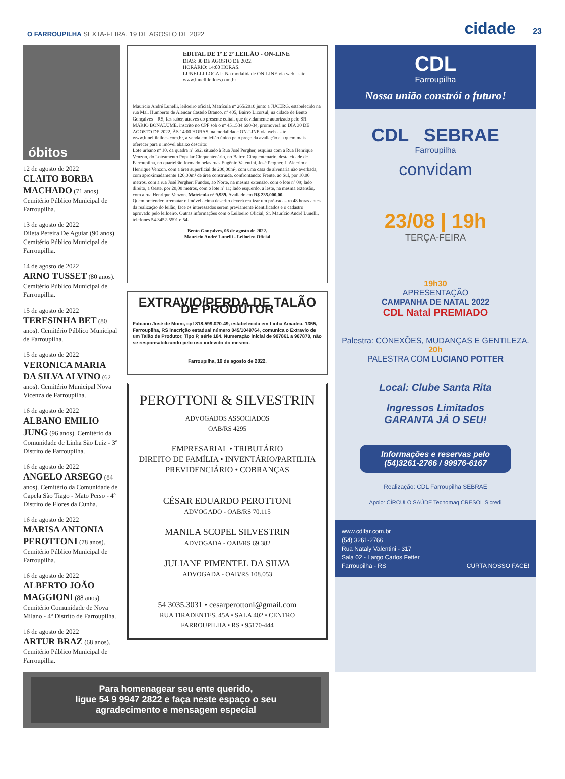O FARROUPILHA SEXTA-FEIRA, 19 DE AGOSTO DE 2022
cidade 23
óbitos
12 de agosto de 2022
CLAITO BORBA MACHADO (71 anos). Cemitério Público Municipal de Farroupilha.
13 de agosto de 2022
Dileta Pereira De Aguiar (90 anos). Cemitério Público Municipal de Farroupilha.
14 de agosto de 2022
ARNO TUSSET (80 anos). Cemitério Público Municipal de Farroupilha.
15 de agosto de 2022
TERESINHA BET (80 anos). Cemitério Público Municipal de Farroupilha.
15 de agosto de 2022
VERONICA MARIA DA SILVA ALVINO (62 anos). Cemitério Municipal Nova Vicenza de Farroupilha.
16 de agosto de 2022
ALBANO EMILIO JUNG (96 anos). Cemitério da Comunidade de Linha São Luiz - 3º Distrito de Farroupilha.
16 de agosto de 2022
ANGELO ARSEGO (84 anos). Cemitério da Comunidade de Capela São Tiago - Mato Perso - 4º Distrito de Flores da Cunha.
16 de agosto de 2022
MARISA ANTONIA PEROTTONI (78 anos). Cemitério Público Municipal de Farroupilha.
16 de agosto de 2022
ALBERTO JOÃO MAGGIONI (88 anos). Cemitério Comunidade de Nova Milano - 4º Distrito de Farroupilha.
16 de agosto de 2022
ARTUR BRAZ (68 anos). Cemitério Público Municipal de Farroupilha.
EDITAL DE 1º E 2º LEILÃO - ON-LINE
DIAS: 30 DE AGOSTO DE 2022.
HORÁRIO: 14:00 HORAS.
LUNELLI LOCAL: Na modalidade ON-LINE via web - site www.lunellileiloes.com.br
Maurício André Lunelli, leiloeiro oficial, Matrícula nº 265/2010 junto a JUCERG, estabelecido na rua Mal. Humberto de Alencar Castelo Branco, nº 405, Bairro Licorsul, na cidade de Bento Gonçalves – RS, faz saber, através do presente edital, que devidamente autorizado pelo SR. MÁRIO BONALUME, inscrito no CPF sob o nº 451.534.690-34, promoverá no DIA 30 DE AGOSTO DE 2022, ÀS 14:00 HORAS, na modalidade ON-LINE via web - site www.lunellileiloes.com.br, a venda em leilão único pelo preço da avaliação e a quem mais oferecer para o imóvel abaixo descrito:
Lote urbano nº 10, da quadra nº 692, situado à Rua José Pergher, esquina com a Rua Henrique Venzon, do Loteamento Popular Cinquentenário, no Bairro Cinquentenário, desta cidade de Farroupilha, no quarteirão formado pelas ruas Eugênio Valentini, José Pergher, J. Alecrim e Henrique Venzon, com a área superficial de 200,00m², com uma casa de alvenaria não averbada, com aproximadamente 120,00m² de área construída, confrontando: Frente, ao Sul, por 10,00 metros, com a rua José Pergher; Fundos, ao Norte, na mesma extensão, com o lote nº 09; lado direito, a Oeste, por 20,00 metros, com o lote nº 11; lado esquerdo, a leste, na mesma extensão, com a rua Henrique Venzon. Matrícula nº 9.989. Avaliado em R$ 235.000,00.
Quem pretender arrematar o imóvel acima descrito deverá realizar um pré-cadastro 48 horas antes da realização do leilão, face os interessados serem previamente identificados e o cadastro aprovado pelo leiloeiro. Outras informações com o Leiloeiro Oficial, Sr. Maurício André Lunelli, telefones 54-3452-5591 e 54-
Bento Gonçalves, 08 de agosto de 2022.
Maurício André Lunelli - Leiloeiro Oficial
EXTRAVIO/PERDA DE TALÃO DE PRODUTOR
Fabiano José de Momi, cpf 818.599.020-49, estabelecida em Linha Amadeu, 1355, Farroupilha, RS inscrição estadual número 045/1049764, comunica o Extravio de um Talão de Produtor, Tipo P, série 184. Numeração inicial de 907861 a 907870, não se responsabilizando pelo uso indevido do mesmo.
Farroupilha, 19 de agosto de 2022.
PEROTTONI & SILVESTRIN
ADVOGADOS ASSOCIADOS
OAB/RS 4295
EMPRESARIAL • TRIBUTÁRIO
DIREITO DE FAMÍLIA • INVENTÁRIO/PARTILHA
PREVIDENCIÁRIO • COBRANÇAS
CÉSAR EDUARDO PEROTTONI
ADVOGADO - OAB/RS 70.115
MANILA SCOPEL SILVESTRIN
ADVOGADA - OAB/RS 69.382
JULIANE PIMENTEL DA SILVA
ADVOGADA - OAB/RS 108.053
54 3035.3031 • cesarperottoni@gmail.com
RUA TIRADENTES, 45A • SALA 402 • CENTRO
FARROUPILHA • RS • 95170-444
CDL
Farroupilha
Nossa união constrói o futuro!
CDL SEBRAE
Farroupilha
convidam
23/08 | 19h
TERÇA-FEIRA
19h30
APRESENTAÇÃO
CAMPANHA DE NATAL 2022
CDL Natal PREMIADO
Palestra: CONEXÕES, MUDANÇAS E GENTILEZA.
20h
PALESTRA COM LUCIANO POTTER
Local: Clube Santa Rita
Ingressos Limitados
GARANTA JÁ O SEU!
Informações e reservas pelo
(54)3261-2766 / 99976-6167
Realização: CDL Farroupilha SEBRAE
Apoio: CÍRCULO SAÚDE Tecnomaq CRESOL Sicredi
www.cdlfar.com.br
(54) 3261-2766
Rua Nataly Valentini - 317
Sala 02 - Largo Carlos Fetter
Farroupilha - RS CURTA NOSSO FACE!
Para homenagear seu ente querido,
ligue 54 9 9947 2822 e faça neste espaço o seu
agradecimento e mensagem especial